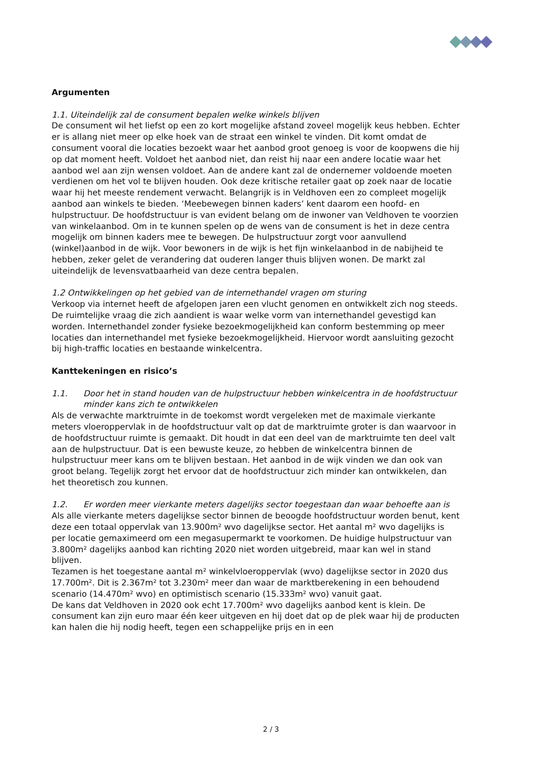Argumenten
1.1. Uiteindelijk zal de consument bepalen welke winkels blijven
De consument wil het liefst op een zo kort mogelijke afstand zoveel mogelijk keus hebben. Echter er is allang niet meer op elke hoek van de straat een winkel te vinden. Dit komt omdat de consument vooral die locaties bezoekt waar het aanbod groot genoeg is voor de koopwens die hij op dat moment heeft. Voldoet het aanbod niet, dan reist hij naar een andere locatie waar het aanbod wel aan zijn wensen voldoet. Aan de andere kant zal de ondernemer voldoende moeten verdienen om het vol te blijven houden. Ook deze kritische retailer gaat op zoek naar de locatie waar hij het meeste rendement verwacht. Belangrijk is in Veldhoven een zo compleet mogelijk aanbod aan winkels te bieden. ‘Meebewegen binnen kaders’ kent daarom een hoofd- en hulpstructuur. De hoofdstructuur is van evident belang om de inwoner van Veldhoven te voorzien van winkelaanbod. Om in te kunnen spelen op de wens van de consument is het in deze centra mogelijk om binnen kaders mee te bewegen. De hulpstructuur zorgt voor aanvullend (winkel)aanbod in de wijk. Voor bewoners in de wijk is het fijn winkelaanbod in de nabijheid te hebben, zeker gelet de verandering dat ouderen langer thuis blijven wonen. De markt zal uiteindelijk de levensvatbaarheid van deze centra bepalen.
1.2 Ontwikkelingen op het gebied van de internethandel vragen om sturing
Verkoop via internet heeft de afgelopen jaren een vlucht genomen en ontwikkelt zich nog steeds. De ruimtelijke vraag die zich aandient is waar welke vorm van internethandel gevestigd kan worden. Internethandel zonder fysieke bezoekmogelijkheid kan conform bestemming op meer locaties dan internethandel met fysieke bezoekmogelijkheid. Hiervoor wordt aansluiting gezocht bij high-traffic locaties en bestaande winkelcentra.
Kanttekeningen en risico’s
1.1. Door het in stand houden van de hulpstructuur hebben winkelcentra in de hoofdstructuur minder kans zich te ontwikkelen
Als de verwachte marktruimte in de toekomst wordt vergeleken met de maximale vierkante meters vloeroppervlak in de hoofdstructuur valt op dat de marktruimte groter is dan waarvoor in de hoofdstructuur ruimte is gemaakt. Dit houdt in dat een deel van de marktruimte ten deel valt aan de hulpstructuur. Dat is een bewuste keuze, zo hebben de winkelcentra binnen de hulpstructuur meer kans om te blijven bestaan. Het aanbod in de wijk vinden we dan ook van groot belang. Tegelijk zorgt het ervoor dat de hoofdstructuur zich minder kan ontwikkelen, dan het theoretisch zou kunnen.
1.2. Er worden meer vierkante meters dagelijks sector toegestaan dan waar behoefte aan is
Als alle vierkante meters dagelijkse sector binnen de beoogde hoofdstructuur worden benut, kent deze een totaal oppervlak van 13.900m² wvo dagelijkse sector. Het aantal m² wvo dagelijks is per locatie gemaximeerd om een megasupermarkt te voorkomen. De huidige hulpstructuur van 3.800m² dagelijks aanbod kan richting 2020 niet worden uitgebreid, maar kan wel in stand blijven.
Tezamen is het toegestane aantal m² winkelvloeroppervlak (wvo) dagelijkse sector in 2020 dus 17.700m². Dit is 2.367m² tot 3.230m² meer dan waar de marktberekening in een behoudend scenario (14.470m² wvo) en optimistisch scenario (15.333m² wvo) vanuit gaat.
De kans dat Veldhoven in 2020 ook echt 17.700m² wvo dagelijks aanbod kent is klein. De consument kan zijn euro maar één keer uitgeven en hij doet dat op de plek waar hij de producten kan halen die hij nodig heeft, tegen een schappelijke prijs en in een
2 / 3